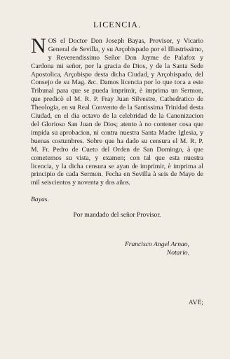LICENCIA.
NOS el Doctor Don Joseph Bayas, Provisor, y Vicario General de Sevilla, y su Arçobispado por el Illustrissimo, y Reverendissimo Señor Don Jayme de Palafox y Cardona mi señor, por la gracia de Dios, y de la Santa Sede Apostolica, Arçobispo desta dicha Ciudad, y Arçobispado, del Consejo de su Mag. &c. Damos licencia por lo que toca a este Tribunal para que se pueda imprimir, è imprima un Sermon, que predicò el M. R. P. Fray Juan Silvestre, Cathedratico de Theologia, en su Real Convento de la Santissima Trinidad desta Ciudad, en el dia octavo de la celebridad de la Canonizacion del Glorioso San Juan de Dios; atento à no contener cosa que impida su aprobacion, ni contra nuestra Santa Madre Iglesia, y buenas costumbres. Sobre que ha dado su censura el M. R. P. M. Fr. Pedro de Cueto del Orden de San Domingo, à que cometemos su vista, y examen; con tal que esta nuestra licencia, y la dicha censura se ayan de imprimir, è imprima al principio de cada Sermon. Fecha en Sevilla à seis de Mayo de mil seiscientos y noventa y dos años.
Bayas.
Por mandado del señor Provisor.
Francisco Angel Arnao,
Notario.
AVE;